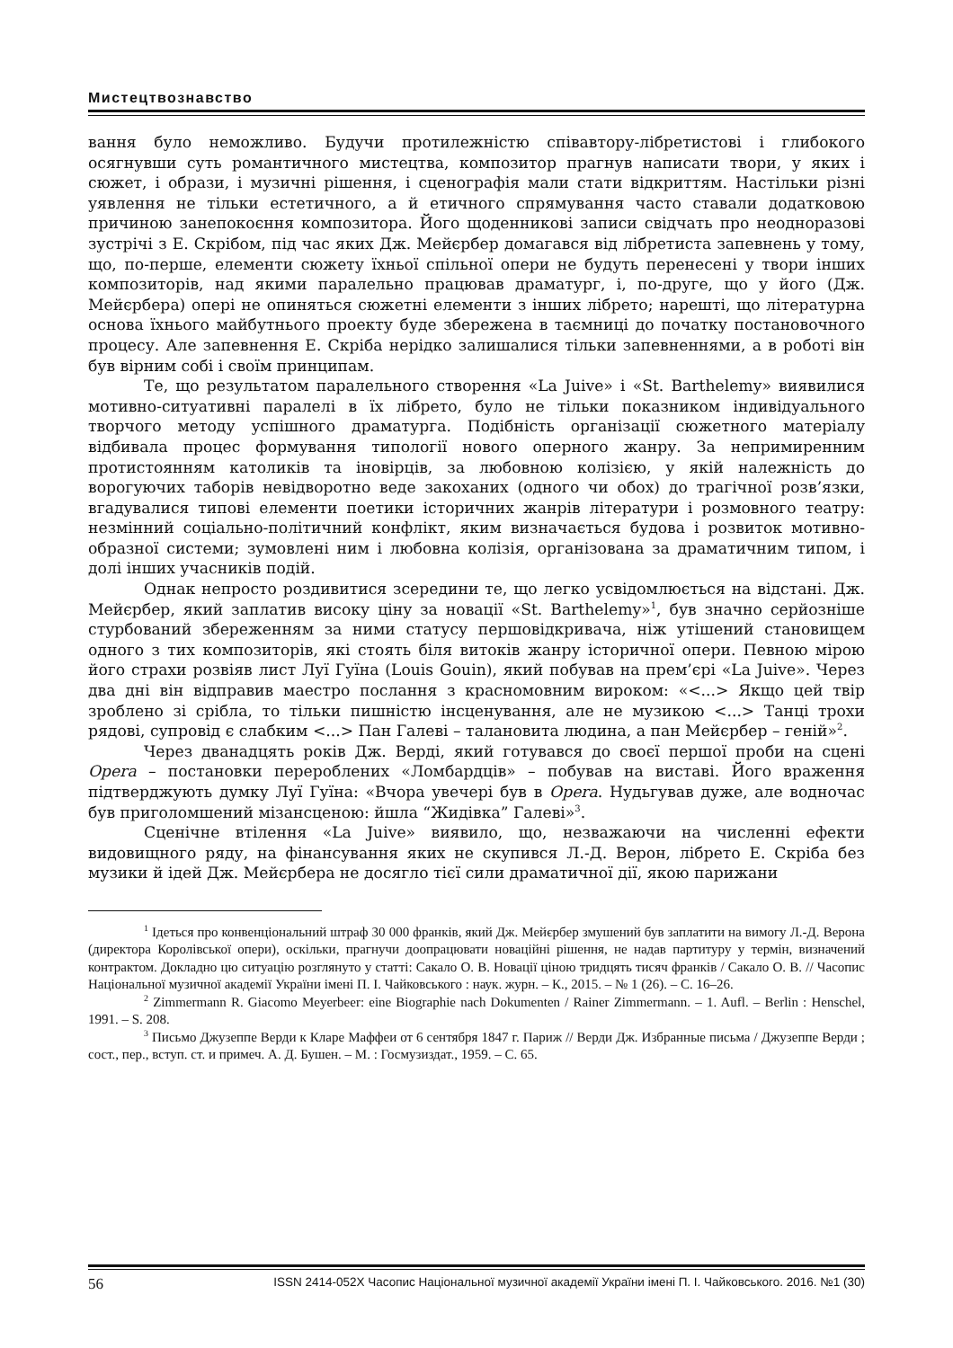Мистецтвознавство
вання було неможливо. Будучи протилежністю співавтору-лібретистові і глибокого осягнувши суть романтичного мистецтва, композитор прагнув написати твори, у яких і сюжет, і образи, і музичні рішення, і сценографія мали стати відкриттям. Настільки різні уявлення не тільки естетичного, а й етичного спрямування часто ставали додатковою причиною занепокоєння композитора. Його щоденникові записи свідчать про неодноразові зустрічі з Е. Скрібом, під час яких Дж. Мейєрбер домагався від лібретиста запевнень у тому, що, по-перше, елементи сюжету їхньої спільної опери не будуть перенесені у твори інших композиторів, над якими паралельно працював драматург, і, по-друге, що у його (Дж. Мейєрбера) опері не опиняться сюжетні елементи з інших лібрето; нарешті, що літературна основа їхнього майбутнього проекту буде збережена в таємниці до початку постановочного процесу. Але запевнення Е. Скріба нерідко залишалися тільки запевненнями, а в роботі він був вірним собі і своїм принципам.
Те, що результатом паралельного створення «La Juive» і «St. Barthelemy» виявилися мотивно-ситуативні паралелі в їх лібрето, було не тільки показником індивідуального творчого методу успішного драматурга. Подібність організації сюжетного матеріалу відбивала процес формування типології нового оперного жанру. За непримиренним протистоянням католиків та іновірців, за любовною колізією, у якій належність до ворогуючих таборів невідворотно веде закоханих (одного чи обох) до трагічної розв’язки, вгадувалися типові елементи поетики історичних жанрів літератури і розмовного театру: незмінний соціально-політичний конфлікт, яким визначається будова і розвиток мотивно-образної системи; зумовлені ним і любовна колізія, організована за драматичним типом, і долі інших учасників подій.
Однак непросто роздивитися зсередини те, що легко усвідомлюється на відстані. Дж. Мейєрбер, який заплатив високу ціну за новації «St. Barthelemy»<sup>1</sup>, був значно серйозніше стурбований збереженням за ними статусу першовідкривача, ніж утішений становищем одного з тих композиторів, які стоять біля витоків жанру історичної опери. Певною мірою його страхи розвіяв лист Луї Гуїна (Louis Gouin), який побував на прем’єрі «La Juive». Через два дні він відправив маестро послання з красномовним вироком: «<...> Якщо цей твір зроблено зі срібла, то тільки пишністю інсценування, але не музикою <...> Танці трохи рядові, супровід є слабким <...> Пан Галеві – талановита людина, а пан Мейєрбер – геній»<sup>2</sup>.
Через дванадцять років Дж. Верді, який готувався до своєї першої проби на сцені Opera – постановки перероблених «Ломбардців» – побував на виставі. Його враження підтверджують думку Луї Гуїна: «Вчора увечері був в Opera. Нудьгував дуже, але водночас був приголомшений мізансценою: йшла “Жидівка” Галеві»<sup>3</sup>.
Сценічне втілення «La Juive» виявило, що, незважаючи на численні ефекти видовищного ряду, на фінансування яких не скупився Л.-Д. Верон, лібрето Е. Скріба без музики й ідей Дж. Мейєрбера не досягло тієї сили драматичної дії, якою парижани
<sup>1</sup> Ідеться про конвенціональний штраф 30 000 франків, який Дж. Мейєрбер змушений був заплатити на вимогу Л.-Д. Верона (директора Королівської опери), оскільки, прагнучи доопрацювати новаційні рішення, не надав партитуру у термін, визначений контрактом. Докладно цю ситуацію розглянуто у статті: Сакало О. В. Новації ціною тридцять тисяч франків / Сакало О. В. // Часопис Національної музичної академії України імені П. І. Чайковського : наук. журн. – К., 2015. – № 1 (26). – С. 16–26.
<sup>2</sup> Zimmermann R. Giacomo Meyerbeer: eine Biographie nach Dokumenten / Rainer Zimmermann. – 1. Aufl. – Berlin : Henschel, 1991. – S. 208.
<sup>3</sup> Письмо Джузеппе Верди к Кларе Маффеи от 6 сентября 1847 г. Париж // Верди Дж. Избранные письма / Джузеппе Верди ; сост., пер., вступ. ст. и примеч. А. Д. Бушен. – М. : Госмузиздат., 1959. – С. 65.
56 ISSN 2414-052X Часопис Національної музичної академії України імені П. І. Чайковського. 2016. №1 (30)